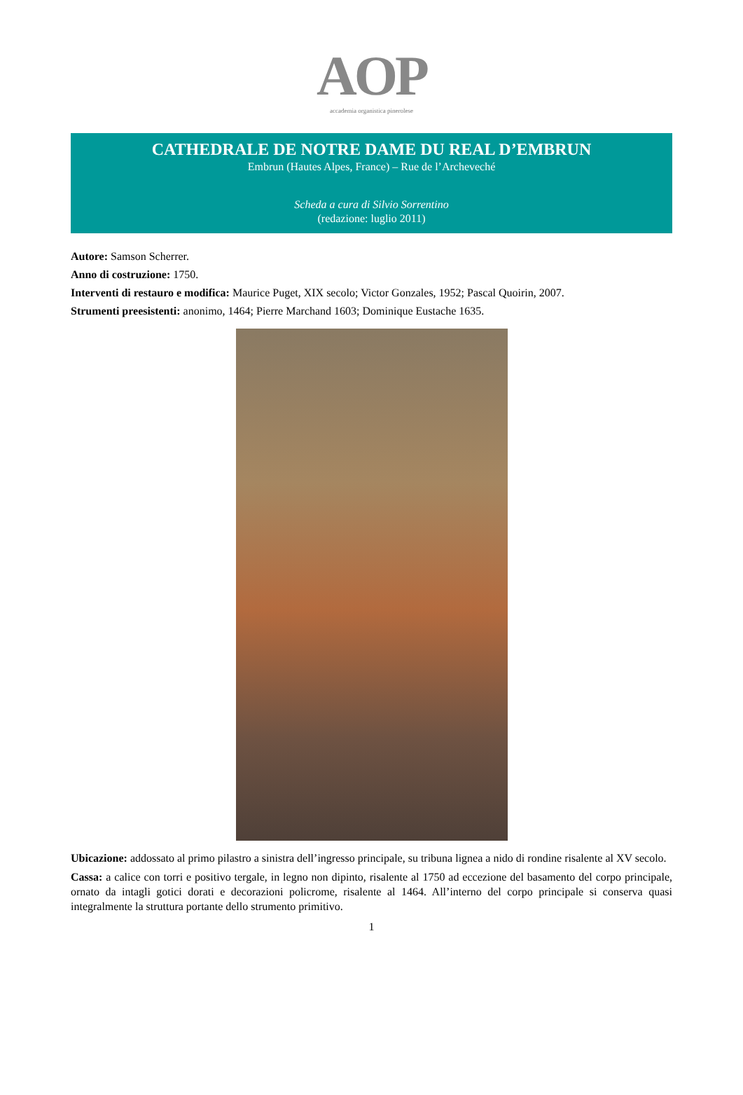AOP
accademia organistica pinerolese
CATHEDRALE DE NOTRE DAME DU REAL D’EMBRUN
Embrun (Hautes Alpes, France) – Rue de l’Archeveché
Scheda a cura di Silvio Sorrentino
(redazione: luglio 2011)
Autore: Samson Scherrer.
Anno di costruzione: 1750.
Interventi di restauro e modifica: Maurice Puget, XIX secolo; Victor Gonzales, 1952; Pascal Quoirin, 2007.
Strumenti preesistenti: anonimo, 1464; Pierre Marchand 1603; Dominique Eustache 1635.
Ubicazione: addossato al primo pilastro a sinistra dell’ingresso principale, su tribuna lignea a nido di rondine risalente al XV secolo.
Cassa: a calice con torri e positivo tergale, in legno non dipinto, risalente al 1750 ad eccezione del basamento del corpo principale, ornato da intagli gotici dorati e decorazioni policrome, risalente al 1464. All’interno del corpo principale si conserva quasi integralmente la struttura portante dello strumento primitivo.
1